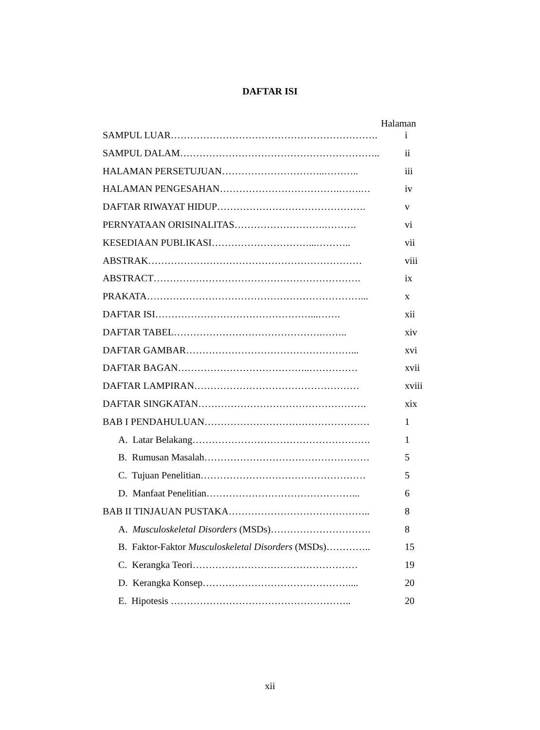DAFTAR ISI
Halaman
SAMPUL LUAR………………………………………………………. i
SAMPUL DALAM…………………………………………………….. ii
HALAMAN PERSETUJUAN…………………………..……….. iii
HALAMAN PENGESAHAN……………………………….…….… iv
DAFTAR RIWAYAT HIDUP………………………………………. v
PERNYATAAN ORISINALITAS……………………….………. vi
KESEDIAAN PUBLIKASI…………………………...……….. vii
ABSTRAK………………………………………………………… viii
ABSTRACT………………………………………………………. ix
PRAKATA…………………………………………………………... x
DAFTAR ISI…………………………………………...……. xii
DAFTAR TABEL……………………………………….…….. xiv
DAFTAR GAMBAR……………………………………………... xvi
DAFTAR BAGAN…………………………………..…………… xvii
DAFTAR LAMPIRAN…………………………………………… xviii
DAFTAR SINGKATAN……………………………………………. xix
BAB I PENDAHULUAN…………………………………………… 1
A. Latar Belakang………………………………………………. 1
B. Rumusan Masalah…………………………………………… 5
C. Tujuan Penelitian…………………………………………… 5
D. Manfaat Penelitian………………………………………... 6
BAB II TINJAUAN PUSTAKA…………………………………….. 8
A. Musculoskeletal Disorders (MSDs)…………………………. 8
B. Faktor-Faktor Musculoskeletal Disorders (MSDs)………….. 15
C. Kerangka Teori…………………………………………… 19
D. Kerangka Konsep……………………………………….... 20
E. Hipotesis ……………………………………………….. 20
xii